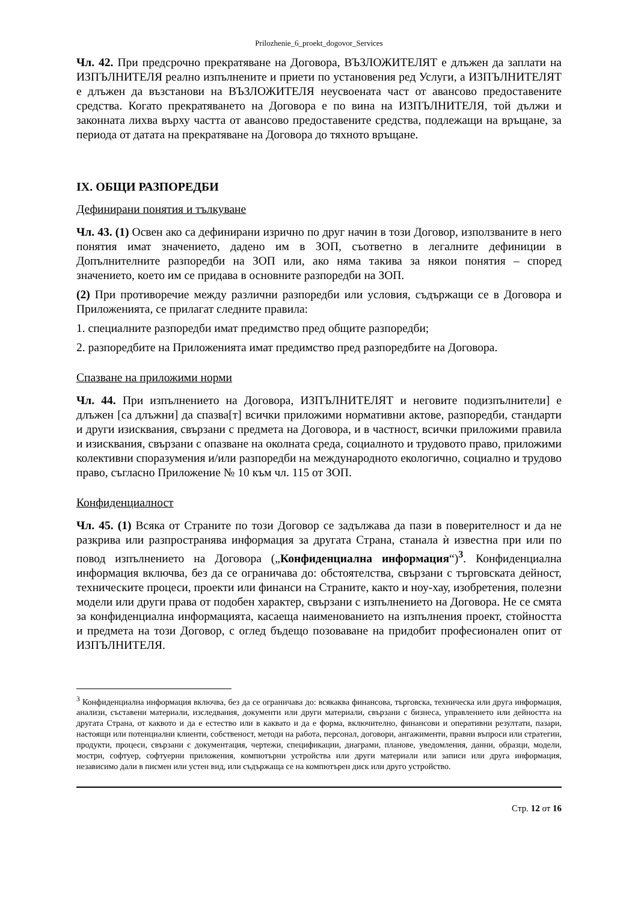Prilozhenie_6_proekt_dogovor_Services
Чл. 42. При предсрочно прекратяване на Договора, ВЪЗЛОЖИТЕЛЯТ е длъжен да заплати на ИЗПЪЛНИТЕЛЯ реално изпълнените и приети по установения ред Услуги, а ИЗПЪЛНИТЕЛЯТ е длъжен да възстанови на ВЪЗЛОЖИТЕЛЯ неусвоената част от авансово предоставените средства. Когато прекратяването на Договора е по вина на ИЗПЪЛНИТЕЛЯ, той дължи и законната лихва върху частта от авансово предоставените средства, подлежащи на връщане, за периода от датата на прекратяване на Договора до тяхното връщане.
IX. ОБЩИ РАЗПОРЕДБИ
Дефинирани понятия и тълкуване
Чл. 43. (1) Освен ако са дефинирани изрично по друг начин в този Договор, използваните в него понятия имат значението, дадено им в ЗОП, съответно в легалните дефиниции в Допълнителните разпоредби на ЗОП или, ако няма такива за някои понятия – според значението, което им се придава в основните разпоредби на ЗОП.
(2) При противоречие между различни разпоредби или условия, съдържащи се в Договора и Приложенията, се прилагат следните правила:
1. специалните разпоредби имат предимство пред общите разпоредби;
2. разпоредбите на Приложенията имат предимство пред разпоредбите на Договора.
Спазване на приложими норми
Чл. 44. При изпълнението на Договора, ИЗПЪЛНИТЕЛЯТ и неговите подизпълнители] е длъжен [са длъжни] да спазва[т] всички приложими нормативни актове, разпоредби, стандарти и други изисквания, свързани с предмета на Договора, и в частност, всички приложими правила и изисквания, свързани с опазване на околната среда, социалното и трудовото право, приложими колективни споразумения и/или разпоредби на международното екологично, социално и трудово право, съгласно Приложение № 10 към чл. 115 от ЗОП.
Конфиденциалност
Чл. 45. (1) Всяка от Страните по този Договор се задължава да пази в поверителност и да не разкрива или разпространява информация за другата Страна, станала ѝ известна при или по повод изпълнението на Договора („Конфиденциална информация“)<sup>3</sup>. Конфиденциална информация включва, без да се ограничава до: обстоятелства, свързани с търговската дейност, техническите процеси, проекти или финанси на Страните, както и ноу-хау, изобретения, полезни модели или други права от подобен характер, свързани с изпълнението на Договора. Не се смята за конфиденциална информацията, касаеща наименованието на изпълнения проект, стойността и предмета на този Договор, с оглед бъдещо позоваване на придобит професионален опит от ИЗПЪЛНИТЕЛЯ.
<sup>3</sup> Конфиденциална информация включва, без да се ограничава до: всякаква финансова, търговска, техническа или друга информация, анализи, съставени материали, изследвания, документи или други материали, свързани с бизнеса, управлението или дейността на другата Страна, от каквото и да е естество или в каквато и да е форма, включително, финансови и оперативни резултати, пазари, настоящи или потенциални клиенти, собственост, методи на работа, персонал, договори, ангажименти, правни въпроси или стратегии, продукти, процеси, свързани с документация, чертежи, спецификации, диаграми, планове, уведомления, данни, образци, модели, мостри, софтуер, софтуерни приложения, компютърни устройства или други материали или записи или друга информация, независимо дали в писмен или устен вид, или съдържаща се на компютърен диск или друго устройство.
Стр. 12 от 16